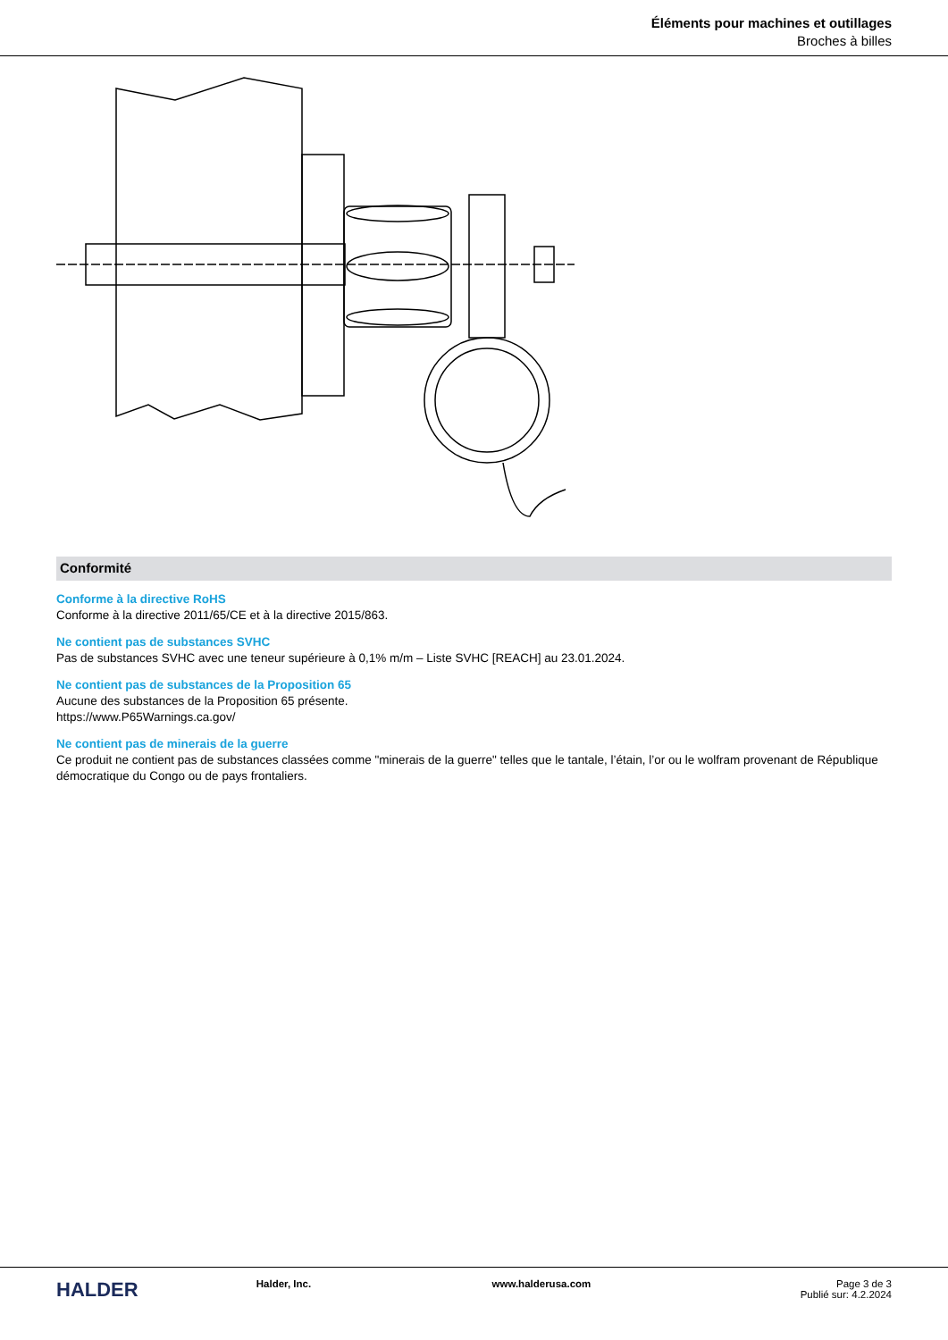Éléments pour machines et outillages
Broches à billes
Conformité
Conforme à la directive RoHS
Conforme à la directive 2011/65/CE et à la directive 2015/863.
Ne contient pas de substances SVHC
Pas de substances SVHC avec une teneur supérieure à 0,1% m/m – Liste SVHC [REACH] au 23.01.2024.
Ne contient pas de substances de la Proposition 65
Aucune des substances de la Proposition 65 présente.
https://www.P65Warnings.ca.gov/
Ne contient pas de minerais de la guerre
Ce produit ne contient pas de substances classées comme "minerais de la guerre" telles que le tantale, l’étain, l’or ou le wolfram provenant de République démocratique du Congo ou de pays frontaliers.
HALDER
Halder, Inc. www.halderusa.com Page 3 de 3
Publié sur: 4.2.2024